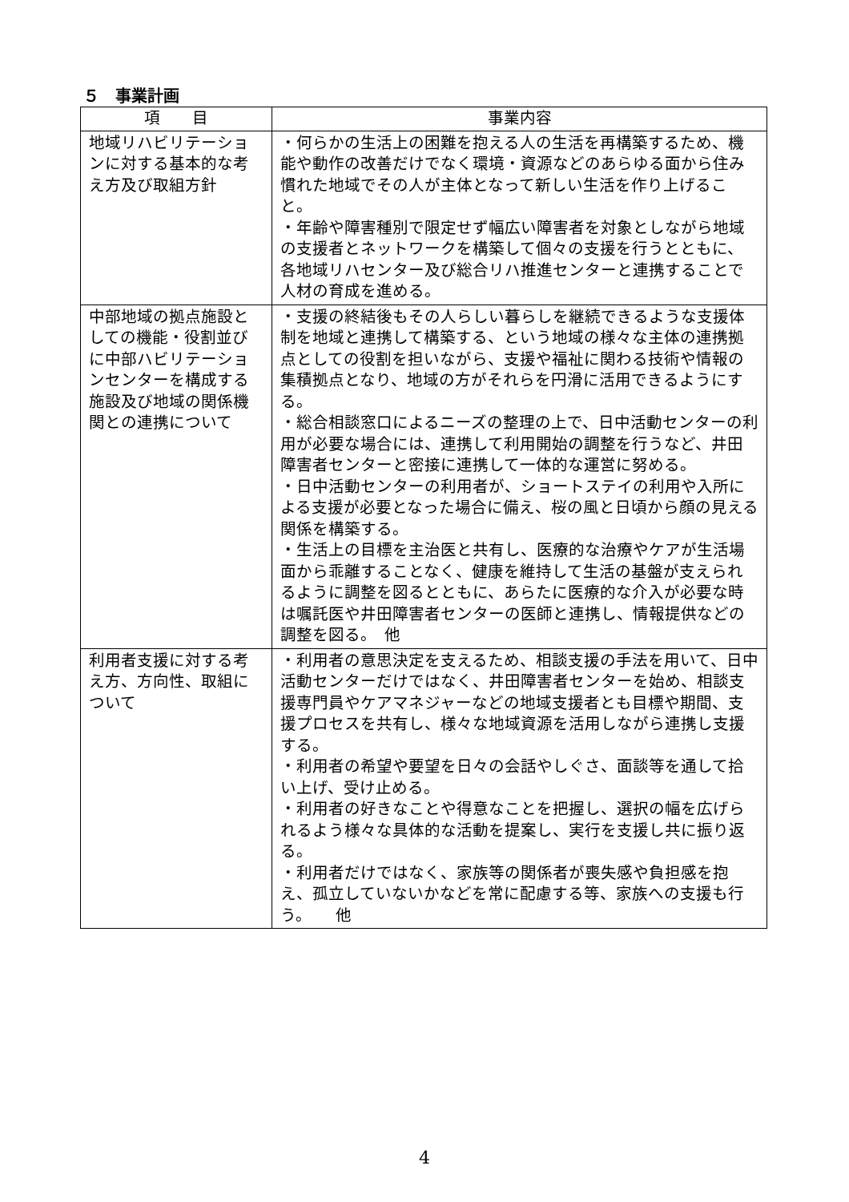５　事業計画
| 項 目 | 事業内容 |
| --- | --- |
| 地域リハビリテーションに対する基本的な考え方及び取組方針 | ・何らかの生活上の困難を抱える人の生活を再構築するため、機能や動作の改善だけでなく環境・資源などのあらゆる面から住み慣れた地域でその人が主体となって新しい生活を作り上げること。 ・年齢や障害種別で限定せず幅広い障害者を対象としながら地域の支援者とネットワークを構築して個々の支援を行うとともに、各地域リハセンター及び総合リハ推進センターと連携することで人材の育成を進める。 |
| 中部地域の拠点施設としての機能・役割並びに中部ハビリテーションセンターを構成する施設及び地域の関係機関との連携について | ・支援の終結後もその人らしい暮らしを継続できるような支援体制を地域と連携して構築する、という地域の様々な主体の連携拠点としての役割を担いながら、支援や福祉に関わる技術や情報の集積拠点となり、地域の方がそれらを円滑に活用できるようにする。 ・総合相談窓口によるニーズの整理の上で、日中活動センターの利用が必要な場合には、連携して利用開始の調整を行うなど、井田障害者センターと密接に連携して一体的な運営に努める。 ・日中活動センターの利用者が、ショートステイの利用や入所による支援が必要となった場合に備え、桜の風と日頃から顔の見える関係を構築する。 ・生活上の目標を主治医と共有し、医療的な治療やケアが生活場面から乖離することなく、健康を維持して生活の基盤が支えられるように調整を図るとともに、あらたに医療的な介入が必要な時は嘱託医や井田障害者センターの医師と連携し、情報提供などの調整を図る。 他 |
| 利用者支援に対する考え方、方向性、取組について | ・利用者の意思決定を支えるため、相談支援の手法を用いて、日中活動センターだけではなく、井田障害者センターを始め、相談支援専門員やケアマネジャーなどの地域支援者とも目標や期間、支援プロセスを共有し、様々な地域資源を活用しながら連携し支援する。 ・利用者の希望や要望を日々の会話やしぐさ、面談等を通して拾い上げ、受け止める。 ・利用者の好きなことや得意なことを把握し、選択の幅を広げられるよう様々な具体的な活動を提案し、実行を支援し共に振り返る。 ・利用者だけではなく、家族等の関係者が喪失感や負担感を抱え、孤立していないかなどを常に配慮する等、家族への支援も行う。 他 |
4